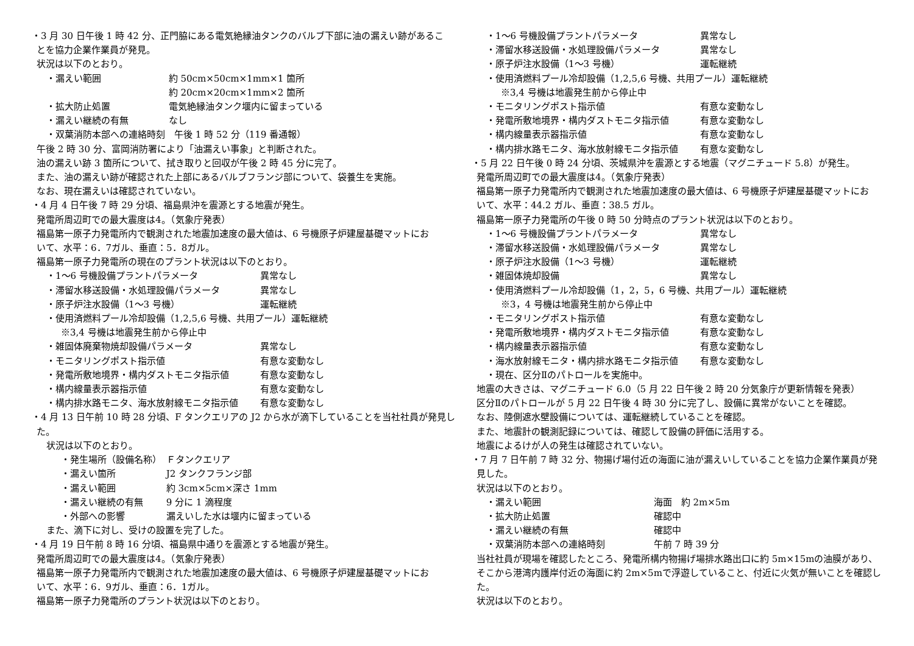・3 月 30 日午後 1 時 42 分、正門脇にある電気絶縁油タンクのバルブ下部に油の漏えい跡があるこ
とを協力企業作業員が発見。
状況は以下のとおり。
・漏えい範囲 約 50cm×50cm×1mm×1 箇所
約 20cm×20cm×1mm×2 箇所
・拡大防止処置 電気絶縁油タンク堰内に留まっている
・漏えい継続の有無 なし
・双葉消防本部への連絡時刻　午後 1 時 52 分（119 番通報）
午後 2 時 30 分、富岡消防署により「油漏えい事象」と判断された。
油の漏えい跡 3 箇所について、拭き取りと回収が午後 2 時 45 分に完了。
また、油の漏えい跡が確認された上部にあるバルブフランジ部について、袋養生を実施。
なお、現在漏えいは確認されていない。
・4 月 4 日午後 7 時 29 分頃、福島県沖を震源とする地震が発生。
発電所周辺町での最大震度は4。（気象庁発表）
福島第一原子力発電所内で観測された地震加速度の最大値は、6 号機原子炉建屋基礎マットにお
いて、水平：6．7ガル、垂直：5．8ガル。
福島第一原子力発電所の現在のプラント状況は以下のとおり。
・1～6 号機設備プラントパラメータ 異常なし
・滞留水移送設備・水処理設備パラメータ 異常なし
・原子炉注水設備（1～3 号機） 運転継続
・使用済燃料プール冷却設備（1,2,5,6 号機、共用プール）運転継続
※3,4 号機は地震発生前から停止中
・雑固体廃棄物焼却設備パラメータ 異常なし
・モニタリングポスト指示値 有意な変動なし
・発電所敷地境界・構内ダストモニタ指示値 有意な変動なし
・構内線量表示器指示値 有意な変動なし
・構内排水路モニタ、海水放射線モニタ指示値 有意な変動なし
・4 月 13 日午前 10 時 28 分頃、F タンクエリアの J2 から水が滴下していることを当社社員が発見し
た。
状況は以下のとおり。
・発生場所（設備名称） Ｆタンクエリア
・漏えい箇所 J2 タンクフランジ部
・漏えい範囲 約 3cm×5cm×深さ 1mm
・漏えい継続の有無 9 分に 1 滴程度
・外部への影響 漏えいした水は堰内に留まっている
また、滴下に対し、受けの設置を完了した。
・4 月 19 日午前 8 時 16 分頃、福島県中通りを震源とする地震が発生。
発電所周辺町での最大震度は4。（気象庁発表）
福島第一原子力発電所内で観測された地震加速度の最大値は、6 号機原子炉建屋基礎マットにお
いて、水平：6．9ガル、垂直：6．1ガル。
福島第一原子力発電所のプラント状況は以下のとおり。
・1～6 号機設備プラントパラメータ 異常なし
・滞留水移送設備・水処理設備パラメータ 異常なし
・原子炉注水設備（1～3 号機） 運転継続
・使用済燃料プール冷却設備（1,2,5,6 号機、共用プール）運転継続
※3,4 号機は地震発生前から停止中
・モニタリングポスト指示値 有意な変動なし
・発電所敷地境界・構内ダストモニタ指示値 有意な変動なし
・構内線量表示器指示値 有意な変動なし
・構内排水路モニタ、海水放射線モニタ指示値 有意な変動なし
・5 月 22 日午後 0 時 24 分頃、茨城県沖を震源とする地震（マグニチュード 5.8）が発生。
発電所周辺町での最大震度は4。（気象庁発表）
福島第一原子力発電所内で観測された地震加速度の最大値は、6 号機原子炉建屋基礎マットにお
いて、水平：44.2 ガル、垂直：38.5 ガル。
福島第一原子力発電所の午後 0 時 50 分時点のプラント状況は以下のとおり。
・1～6 号機設備プラントパラメータ 異常なし
・滞留水移送設備・水処理設備パラメータ 異常なし
・原子炉注水設備（1～3 号機） 運転継続
・雑固体焼却設備 異常なし
・使用済燃料プール冷却設備（1，2，5，6 号機、共用プール）運転継続
※3，4 号機は地震発生前から停止中
・モニタリングポスト指示値 有意な変動なし
・発電所敷地境界・構内ダストモニタ指示値 有意な変動なし
・構内線量表示器指示値 有意な変動なし
・海水放射線モニタ・構内排水路モニタ指示値 有意な変動なし
・現在、区分Ⅱのパトロールを実施中。
地震の大きさは、マグニチュード 6.0（5 月 22 日午後 2 時 20 分気象庁が更新情報を発表）
区分Ⅱのパトロールが 5 月 22 日午後 4 時 30 分に完了し、設備に異常がないことを確認。
なお、陸側遮水壁設備については、運転継続していることを確認。
また、地震計の観測記録については、確認して設備の評価に活用する。
地震によるけが人の発生は確認されていない。
・7 月 7 日午前 7 時 32 分、物揚げ場付近の海面に油が漏えいしていることを協力企業作業員が発
見した。
状況は以下のとおり。
・漏えい範囲 海面　約 2m×5m
・拡大防止処置 確認中
・漏えい継続の有無 確認中
・双葉消防本部への連絡時刻 午前 7 時 39 分
当社社員が現場を確認したところ、発電所構内物揚げ場排水路出口に約 5m×15mの油膜があり、
そこから港湾内護岸付近の海面に約 2m×5mで浮遊していること、付近に火気が無いことを確認し
た。
状況は以下のとおり。